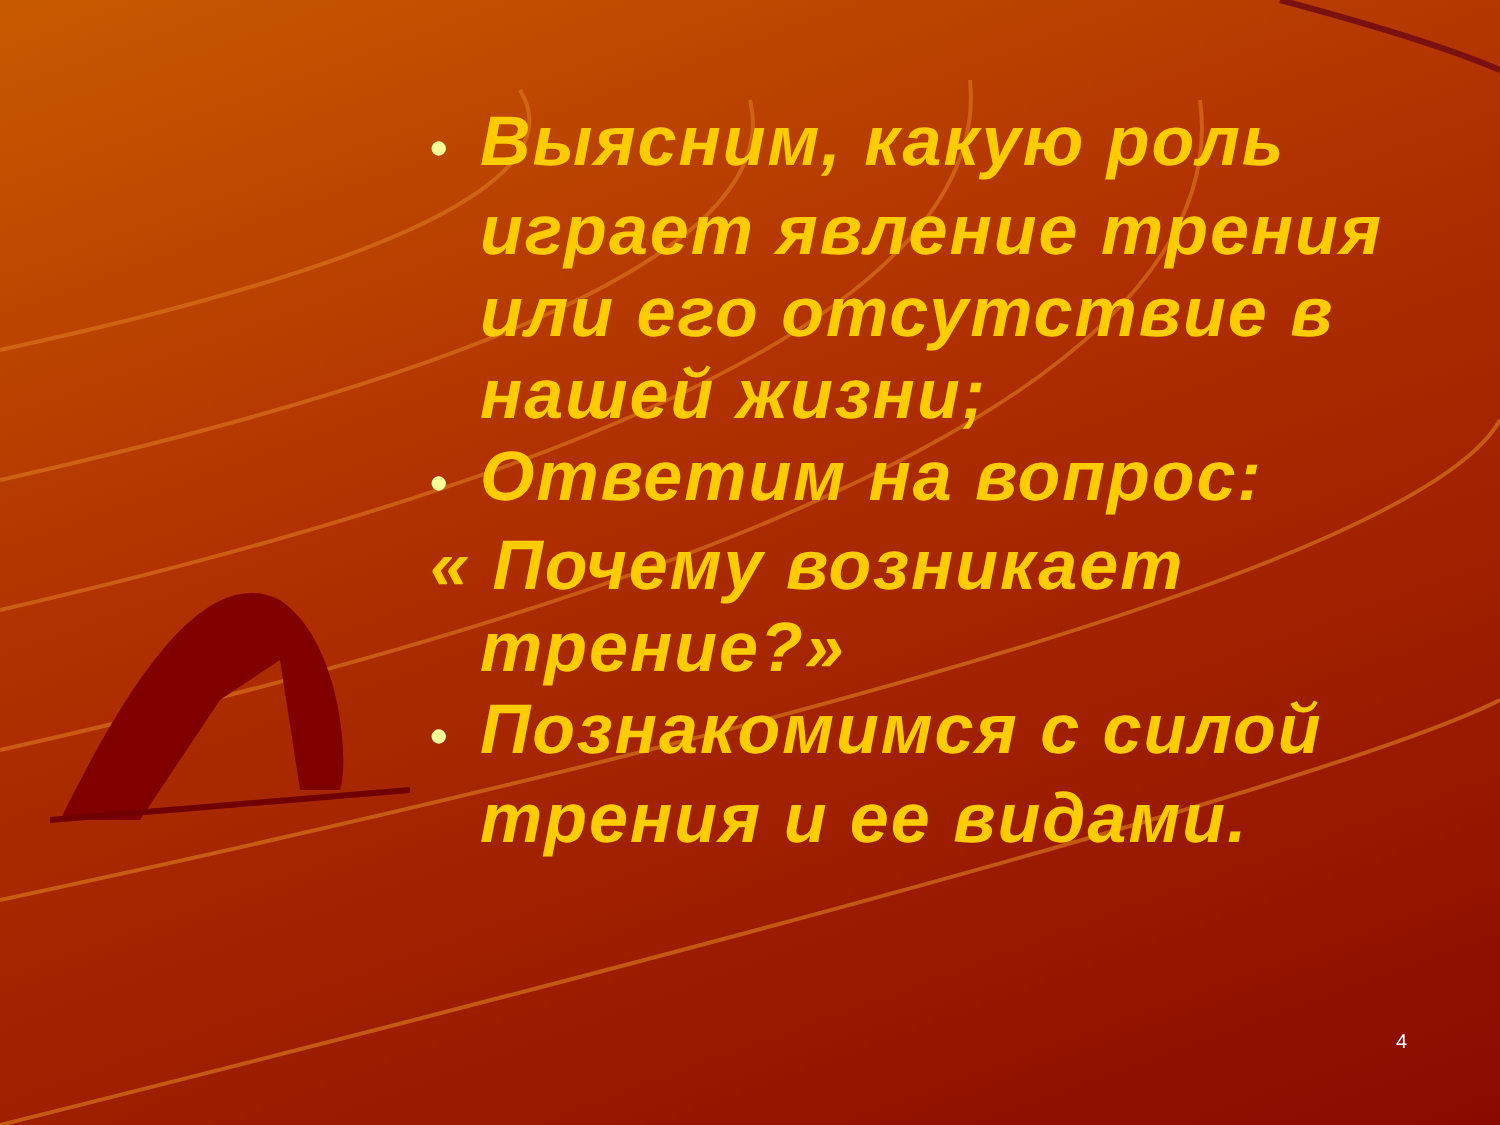• Выясним, какую роль играет явление трения или его отсутствие в нашей жизни;
• Ответим на вопрос:
« Почему возникает трение?»
• Познакомимся с силой трения и ее видами.
4